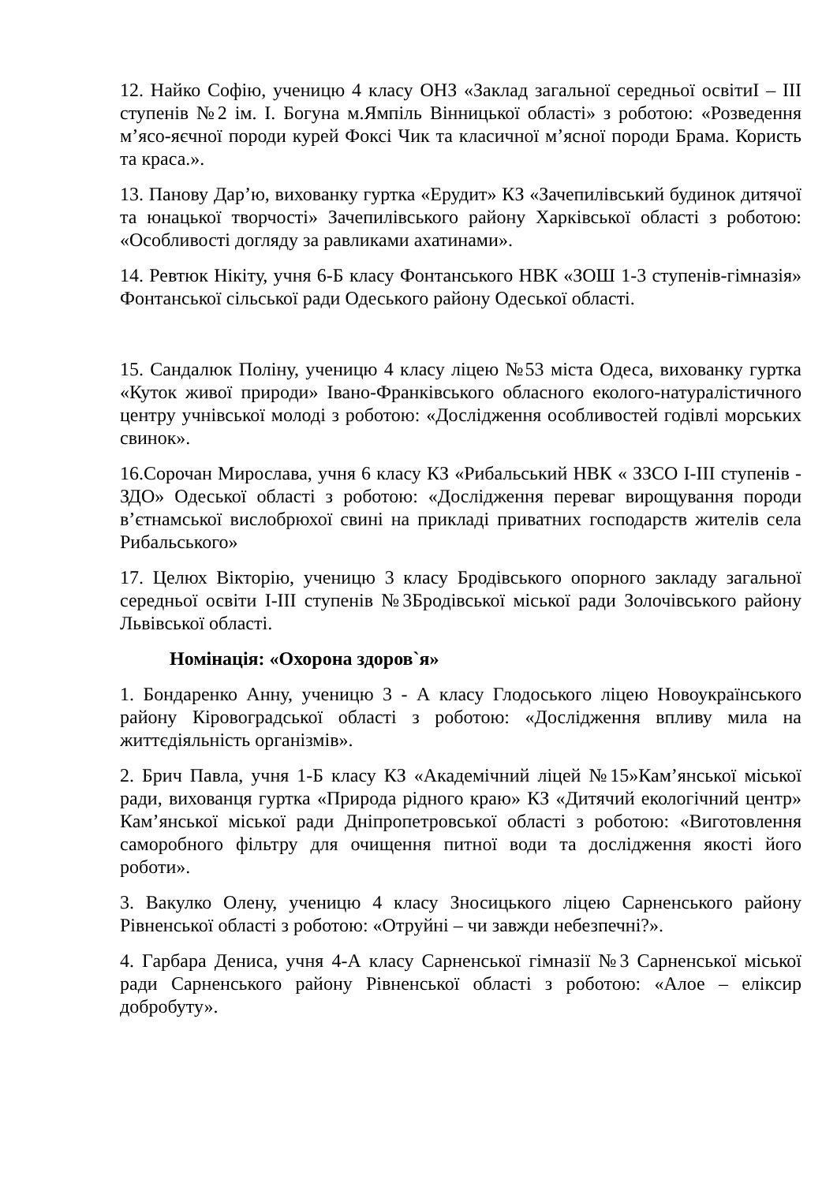12. Найко Софію, ученицю 4 класу ОНЗ «Заклад загальної середньої освітиІ – ІІІ ступенів №2 ім. І. Богуна м.Ямпіль Вінницької області» з роботою: «Розведення м’ясо-яєчної породи курей Фоксі Чик та класичної м’ясної породи Брама. Користь та краса.».
13. Панову Дар’ю, вихованку гуртка «Ерудит» КЗ «Зачепилівський будинок дитячої та юнацької творчості» Зачепилівського району Харківської області з роботою: «Особливості догляду за равликами ахатинами».
14. Ревтюк Нікіту, учня 6-Б класу Фонтанського НВК «ЗОШ 1-3 ступенів-гімназія» Фонтанської сільської ради Одеського району Одеської області.
15. Сандалюк Поліну, ученицю 4 класу ліцею №53 міста Одеса, вихованку гуртка «Куток живої природи» Івано-Франківського обласного еколого-натуралістичного центру учнівської молоді з роботою: «Дослідження особливостей годівлі морських свинок».
16.Сорочан Мирослава, учня 6 класу КЗ «Рибальський НВК « ЗЗСО І-ІІІ ступенів - ЗДО» Одеської області з роботою: «Дослідження переваг вирощування породи в’єтнамської вислобрюхої свині на прикладі приватних господарств жителів села Рибальського»
17. Целюх Вікторію, ученицю 3 класу Бродівського опорного закладу загальної середньої освіти І-ІІІ ступенів №3Бродівської міської ради Золочівського району Львівської області.
Номінація: «Охорона здоров`я»
1. Бондаренко Анну, ученицю 3 - А класу Глодоського ліцею Новоукраїнського району Кіровоградської області з роботою: «Дослідження впливу мила на життєдіяльність організмів».
2. Брич Павла, учня 1-Б класу КЗ «Академічний ліцей №15»Кам’янської міської ради, вихованця гуртка «Природа рідного краю» КЗ «Дитячий екологічний центр» Кам’янської міської ради Дніпропетровської області з роботою: «Виготовлення саморобного фільтру для очищення питної води та дослідження якості його роботи».
3. Вакулко Олену, ученицю 4 класу Зносицького ліцею Сарненського району Рівненської області з роботою: «Отруйні – чи завжди небезпечні?».
4. Гарбара Дениса, учня 4-А класу Сарненської гімназії №3 Сарненської міської ради Сарненського району Рівненської області з роботою: «Алое – еліксир добробуту».